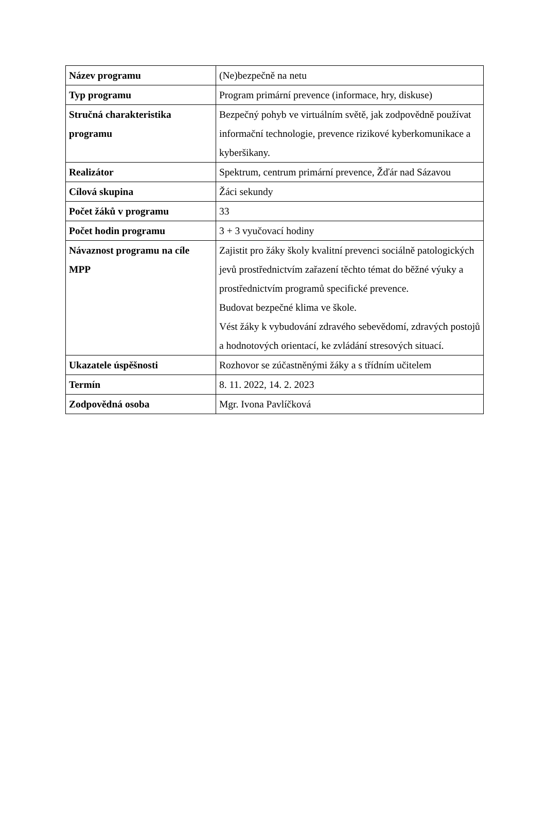| Název programu | (Ne)bezpečně na netu |
| Typ programu | Program primární prevence (informace, hry, diskuse) |
| Stručná charakteristika programu | Bezpečný pohyb ve virtuálním světě, jak zodpovědně používat informační technologie, prevence rizikové kyberkomunikace a kyberšikany. |
| Realizátor | Spektrum, centrum primární prevence, Žďár nad Sázavou |
| Cílová skupina | Žáci sekundy |
| Počet žáků v programu | 33 |
| Počet hodin programu | 3 + 3 vyučovací hodiny |
| Návaznost programu na cíle MPP | Zajistit pro žáky školy kvalitní prevenci sociálně patologických jevů prostřednictvím zařazení těchto témat do běžné výuky a prostřednictvím programů specifické prevence. Budovat bezpečné klima ve škole. Vést žáky k vybudování zdravého sebevědomí, zdravých postojů a hodnotových orientací, ke zvládání stresových situací. |
| Ukazatele úspěšnosti | Rozhovor se zúčastněnými žáky a s třídním učitelem |
| Termín | 8. 11. 2022, 14. 2. 2023 |
| Zodpovědná osoba | Mgr. Ivona Pavlíčková |